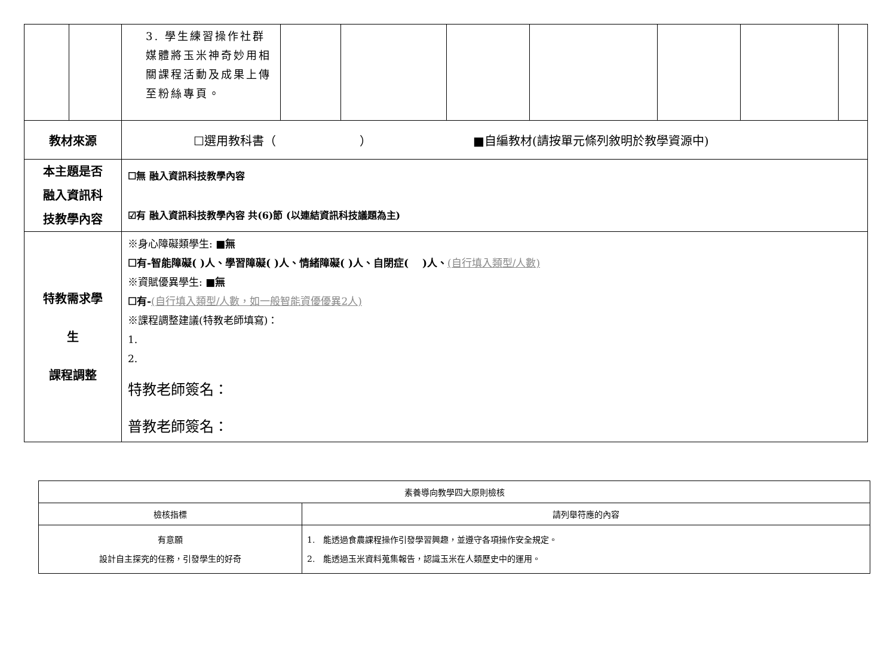| | | 3. 學生練習操作社群媒體將玉米神奇妙用相關課程活動及成果上傳至粉絲專頁。 | | | | | | | |
| 教材來源 | | ☐選用教科書（ ） ■自編教材(請按單元條列敘明於教學資源中) | | | | | | | |
| 本主題是否 融入資訊科 技教學內容 | | ☐無 融入資訊科技教學內容 ☑有 融入資訊科技教學內容 共(6)節 (以連結資訊科技議題為主) | | | | | | | |
| 特教需求學 生 課程調整 | | ※身心障礙類學生: ■無 ☐有-智能障礙( )人、學習障礙( )人、情緒障礙( )人、自閉症( )人、 (自行填入類型/人數) ※資賦優異學生: ■無 ☐有- (自行填入類型/人數，如一般智能資優優異2人) ※課程調整建議(特教老師填寫)： 1. 2. 特教老師簽名： 普教老師簽名： | | | | | | | |
| 素養導向教學四大原則檢核 | |
| 檢核指標 | 請列舉符應的內容 |
| 有意願 設計自主探究的任務，引發學生的好奇 | 1. 能透過食農課程操作引發學習興趣，並遵守各項操作安全規定。 2. 能透過玉米資料蒐集報告，認識玉米在人類歷史中的運用。 |